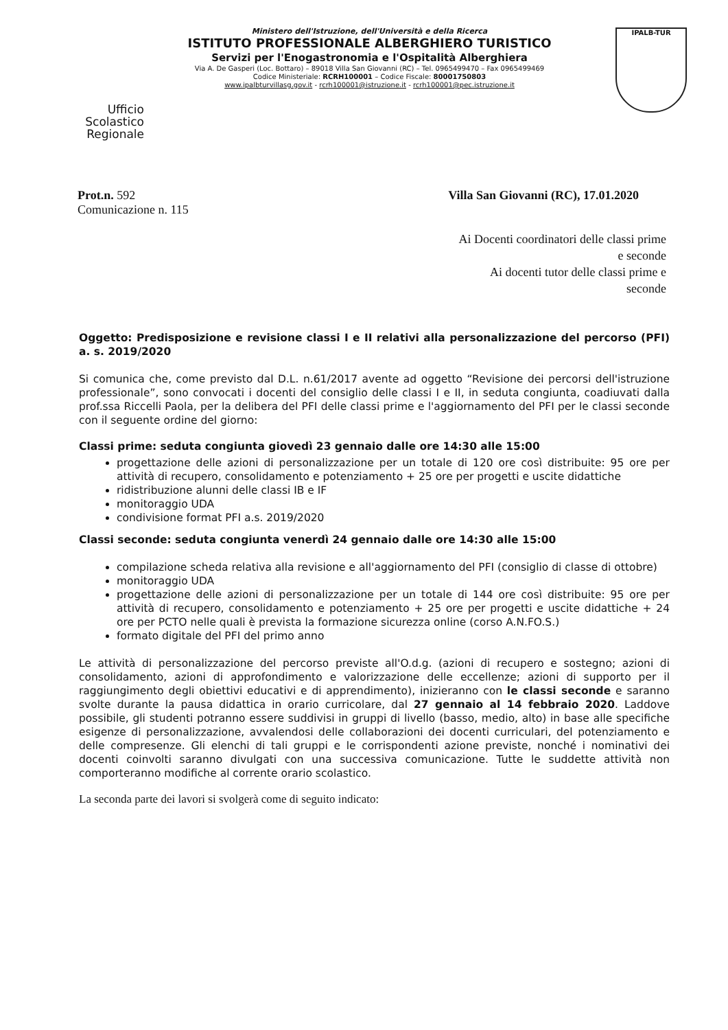Ufficio Scolastico Regionale
Ministero dell'Istruzione, dell'Università e della Ricerca
ISTITUTO PROFESSIONALE ALBERGHIERO TURISTICO
Servizi per l'Enogastronomia e l'Ospitalità Alberghiera
Via A. De Gasperi (Loc. Bottaro) – 89018 Villa San Giovanni (RC) – Tel. 0965499470 – Fax 0965499469
Codice Ministeriale: RCRH100001 – Codice Fiscale: 80001750803
www.ipalbturvillasg.gov.it - rcrh100001@istruzione.it - rcrh100001@pec.istruzione.it
IPALB-TUR
Prot.n. 592
Comunicazione n. 115
Villa San Giovanni (RC), 17.01.2020
Ai Docenti coordinatori delle classi prime e seconde
Ai docenti tutor delle classi prime e seconde
Oggetto: Predisposizione e revisione classi I e II relativi alla personalizzazione del percorso (PFI) a. s. 2019/2020
Si comunica che, come previsto dal D.L. n.61/2017 avente ad oggetto “Revisione dei percorsi dell'istruzione professionale”, sono convocati i docenti del consiglio delle classi I e II, in seduta congiunta, coadiuvati dalla prof.ssa Riccelli Paola, per la delibera del PFI delle classi prime e l'aggiornamento del PFI per le classi seconde con il seguente ordine del giorno:
Classi prime: seduta congiunta giovedì 23 gennaio dalle ore 14:30 alle 15:00
progettazione delle azioni di personalizzazione per un totale di 120 ore così distribuite: 95 ore per attività di recupero, consolidamento e potenziamento + 25 ore per progetti e uscite didattiche
ridistribuzione alunni delle classi IB e IF
monitoraggio UDA
condivisione format PFI a.s. 2019/2020
Classi seconde: seduta congiunta venerdì 24 gennaio dalle ore 14:30 alle 15:00
compilazione scheda relativa alla revisione e all'aggiornamento del PFI (consiglio di classe di ottobre)
monitoraggio UDA
progettazione delle azioni di personalizzazione per un totale di 144 ore così distribuite: 95 ore per attività di recupero, consolidamento e potenziamento + 25 ore per progetti e uscite didattiche + 24 ore per PCTO nelle quali è prevista la formazione sicurezza online (corso A.N.FO.S.)
formato digitale del PFI del primo anno
Le attività di personalizzazione del percorso previste all'O.d.g. (azioni di recupero e sostegno; azioni di consolidamento, azioni di approfondimento e valorizzazione delle eccellenze; azioni di supporto per il raggiungimento degli obiettivi educativi e di apprendimento), inizieranno con le classi seconde e saranno svolte durante la pausa didattica in orario curricolare, dal 27 gennaio al 14 febbraio 2020. Laddove possibile, gli studenti potranno essere suddivisi in gruppi di livello (basso, medio, alto) in base alle specifiche esigenze di personalizzazione, avvalendosi delle collaborazioni dei docenti curriculari, del potenziamento e delle compresenze. Gli elenchi di tali gruppi e le corrispondenti azione previste, nonché i nominativi dei docenti coinvolti saranno divulgati con una successiva comunicazione. Tutte le suddette attività non comporteranno modifiche al corrente orario scolastico.
La seconda parte dei lavori si svolgerà come di seguito indicato: